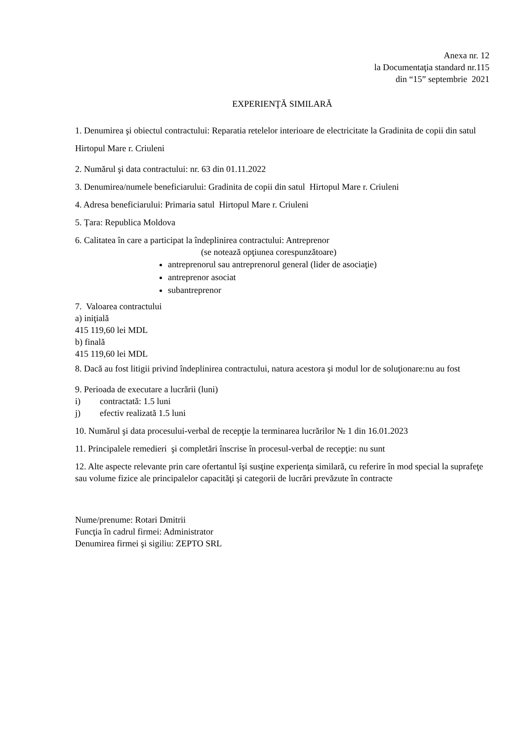Anexa nr. 12
la Documentaţia standard nr.115
din “15” septembrie 2021
EXPERIENŢĂ SIMILARĂ
1. Denumirea şi obiectul contractului: Reparatia retelelor interioare de electricitate la Gradinita de copii din satul Hirtopul Mare r. Criuleni
2. Numărul şi data contractului: nr. 63 din 01.11.2022
3. Denumirea/numele beneficiarului: Gradinita de copii din satul Hirtopul Mare r. Criuleni
4. Adresa beneficiarului: Primaria satul Hirtopul Mare r. Criuleni
5. Țara: Republica Moldova
6. Calitatea în care a participat la îndeplinirea contractului: Antreprenor
(se notează opţiunea corespunzătoare)
antreprenorul sau antreprenorul general (lider de asociaţie)
antreprenor asociat
subantreprenor
7. Valoarea contractului
a) iniţială
415 119,60 lei MDL
b) finală
415 119,60 lei MDL
8. Dacă au fost litigii privind îndeplinirea contractului, natura acestora şi modul lor de soluţionare:nu au fost
9. Perioada de executare a lucrării (luni)
i) contractată: 1.5 luni
j) efectiv realizată 1.5 luni
10. Numărul şi data procesului-verbal de recepţie la terminarea lucrărilor № 1 din 16.01.2023
11. Principalele remedieri şi completări înscrise în procesul-verbal de recepţie: nu sunt
12. Alte aspecte relevante prin care ofertantul îşi susţine experienţa similară, cu referire în mod special la suprafeţe sau volume fizice ale principalelor capacităţi şi categorii de lucrări prevăzute în contracte
Nume/prenume: Rotari Dmitrii
Funcţia în cadrul firmei: Administrator
Denumirea firmei şi sigiliu: ZEPTO SRL